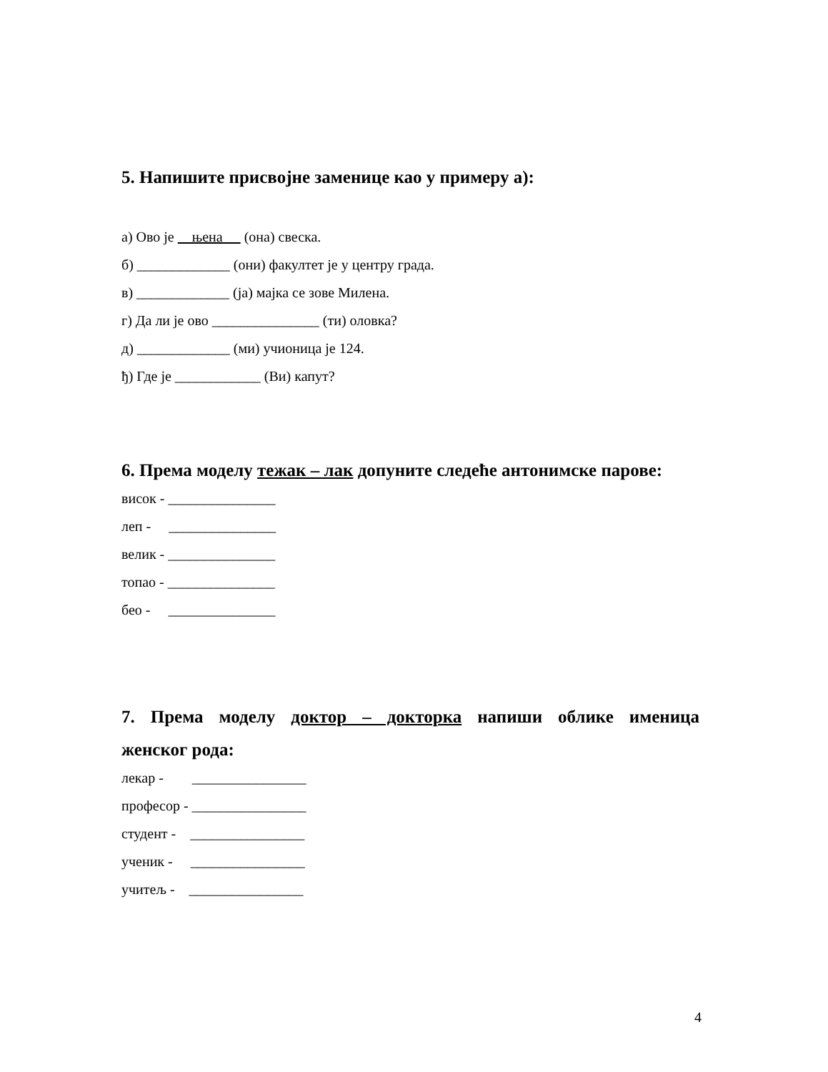5. Напишите присвојне заменице као у примеру а):
а) Ово је њена (она) свеска.
б) _____________ (они) факултет је у центру града.
в) _____________ (ја) мајка се зове Милена.
г) Да ли је ово _______________ (ти) оловка?
д) _____________ (ми) учионица је 124.
ђ) Где је ____________ (Ви) капут?
6. Према моделу тежак – лак допуните следеће антонимске парове:
висок - _______________
леп - _______________
велик - _______________
топао - _______________
бео - _______________
7. Према моделу доктор – докторка напиши облике именица
женског рода:
лекар - ________________
професор - ________________
студент - ________________
ученик - ________________
учитељ - ________________
4